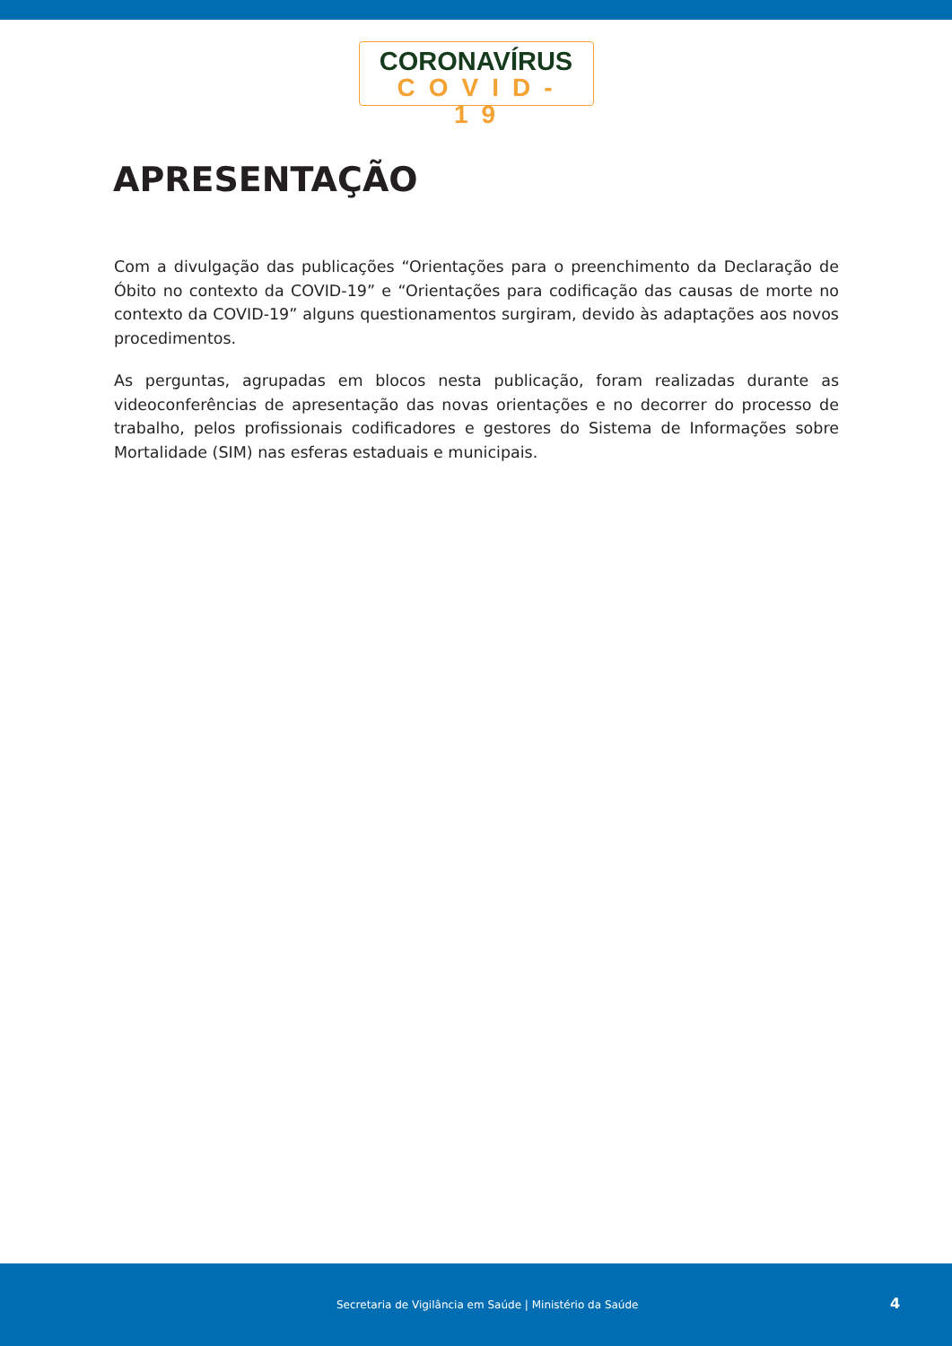CORONAVÍRUS
COVID-19
APRESENTAÇÃO
Com a divulgação das publicações “Orientações para o preenchimento da Declaração de Óbito no contexto da COVID-19” e “Orientações para codificação das causas de morte no contexto da COVID-19” alguns questionamentos surgiram, devido às adaptações aos novos procedimentos.
As perguntas, agrupadas em blocos nesta publicação, foram realizadas durante as videocon­ferências de apresentação das novas orientações e no decorrer do processo de trabalho, pelos profissionais codificadores e gestores do Sistema de Informações sobre Mortalidade (SIM) nas esferas estaduais e municipais.
Secretaria de Vigilância em Saúde | Ministério da Saúde 4